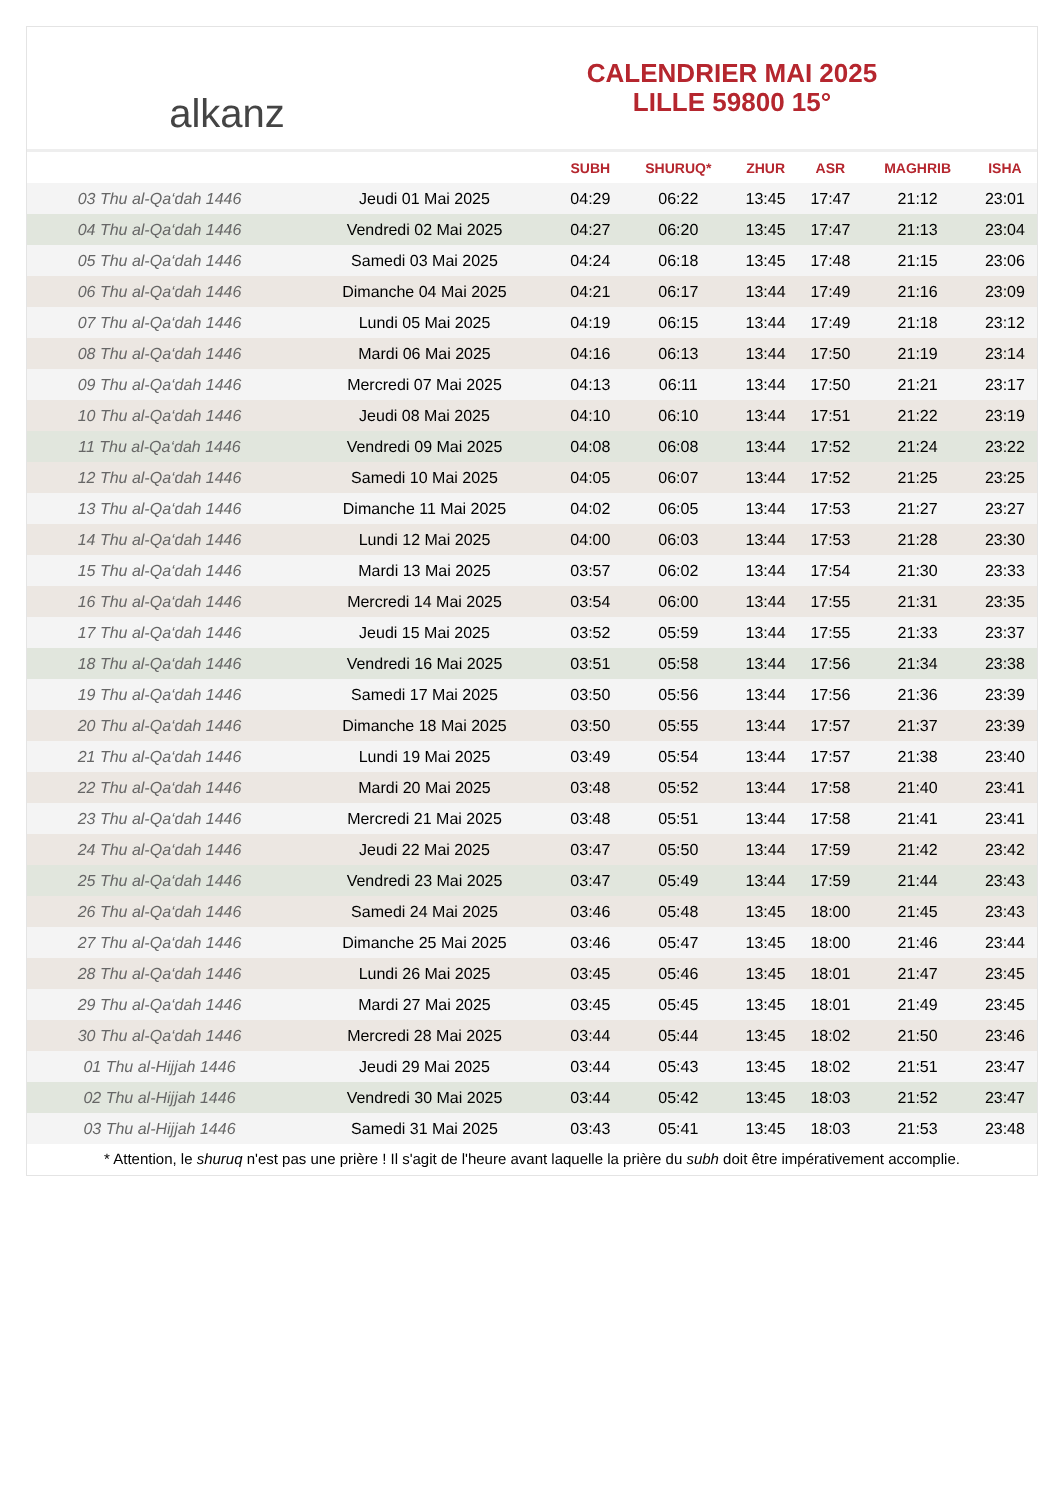alkanz
CALENDRIER MAI 2025
LILLE 59800 15°
| | | SUBH | SHURUQ* | ZHUR | ASR | MAGHRIB | ISHA |
| --- | --- | --- | --- | --- | --- | --- | --- |
| 03 Thu al-Qa‘dah 1446 | Jeudi 01 Mai 2025 | 04:29 | 06:22 | 13:45 | 17:47 | 21:12 | 23:01 |
| 04 Thu al-Qa‘dah 1446 | Vendredi 02 Mai 2025 | 04:27 | 06:20 | 13:45 | 17:47 | 21:13 | 23:04 |
| 05 Thu al-Qa‘dah 1446 | Samedi 03 Mai 2025 | 04:24 | 06:18 | 13:45 | 17:48 | 21:15 | 23:06 |
| 06 Thu al-Qa‘dah 1446 | Dimanche 04 Mai 2025 | 04:21 | 06:17 | 13:44 | 17:49 | 21:16 | 23:09 |
| 07 Thu al-Qa‘dah 1446 | Lundi 05 Mai 2025 | 04:19 | 06:15 | 13:44 | 17:49 | 21:18 | 23:12 |
| 08 Thu al-Qa‘dah 1446 | Mardi 06 Mai 2025 | 04:16 | 06:13 | 13:44 | 17:50 | 21:19 | 23:14 |
| 09 Thu al-Qa‘dah 1446 | Mercredi 07 Mai 2025 | 04:13 | 06:11 | 13:44 | 17:50 | 21:21 | 23:17 |
| 10 Thu al-Qa‘dah 1446 | Jeudi 08 Mai 2025 | 04:10 | 06:10 | 13:44 | 17:51 | 21:22 | 23:19 |
| 11 Thu al-Qa‘dah 1446 | Vendredi 09 Mai 2025 | 04:08 | 06:08 | 13:44 | 17:52 | 21:24 | 23:22 |
| 12 Thu al-Qa‘dah 1446 | Samedi 10 Mai 2025 | 04:05 | 06:07 | 13:44 | 17:52 | 21:25 | 23:25 |
| 13 Thu al-Qa‘dah 1446 | Dimanche 11 Mai 2025 | 04:02 | 06:05 | 13:44 | 17:53 | 21:27 | 23:27 |
| 14 Thu al-Qa‘dah 1446 | Lundi 12 Mai 2025 | 04:00 | 06:03 | 13:44 | 17:53 | 21:28 | 23:30 |
| 15 Thu al-Qa‘dah 1446 | Mardi 13 Mai 2025 | 03:57 | 06:02 | 13:44 | 17:54 | 21:30 | 23:33 |
| 16 Thu al-Qa‘dah 1446 | Mercredi 14 Mai 2025 | 03:54 | 06:00 | 13:44 | 17:55 | 21:31 | 23:35 |
| 17 Thu al-Qa‘dah 1446 | Jeudi 15 Mai 2025 | 03:52 | 05:59 | 13:44 | 17:55 | 21:33 | 23:37 |
| 18 Thu al-Qa‘dah 1446 | Vendredi 16 Mai 2025 | 03:51 | 05:58 | 13:44 | 17:56 | 21:34 | 23:38 |
| 19 Thu al-Qa‘dah 1446 | Samedi 17 Mai 2025 | 03:50 | 05:56 | 13:44 | 17:56 | 21:36 | 23:39 |
| 20 Thu al-Qa‘dah 1446 | Dimanche 18 Mai 2025 | 03:50 | 05:55 | 13:44 | 17:57 | 21:37 | 23:39 |
| 21 Thu al-Qa‘dah 1446 | Lundi 19 Mai 2025 | 03:49 | 05:54 | 13:44 | 17:57 | 21:38 | 23:40 |
| 22 Thu al-Qa‘dah 1446 | Mardi 20 Mai 2025 | 03:48 | 05:52 | 13:44 | 17:58 | 21:40 | 23:41 |
| 23 Thu al-Qa‘dah 1446 | Mercredi 21 Mai 2025 | 03:48 | 05:51 | 13:44 | 17:58 | 21:41 | 23:41 |
| 24 Thu al-Qa‘dah 1446 | Jeudi 22 Mai 2025 | 03:47 | 05:50 | 13:44 | 17:59 | 21:42 | 23:42 |
| 25 Thu al-Qa‘dah 1446 | Vendredi 23 Mai 2025 | 03:47 | 05:49 | 13:44 | 17:59 | 21:44 | 23:43 |
| 26 Thu al-Qa‘dah 1446 | Samedi 24 Mai 2025 | 03:46 | 05:48 | 13:45 | 18:00 | 21:45 | 23:43 |
| 27 Thu al-Qa‘dah 1446 | Dimanche 25 Mai 2025 | 03:46 | 05:47 | 13:45 | 18:00 | 21:46 | 23:44 |
| 28 Thu al-Qa‘dah 1446 | Lundi 26 Mai 2025 | 03:45 | 05:46 | 13:45 | 18:01 | 21:47 | 23:45 |
| 29 Thu al-Qa‘dah 1446 | Mardi 27 Mai 2025 | 03:45 | 05:45 | 13:45 | 18:01 | 21:49 | 23:45 |
| 30 Thu al-Qa‘dah 1446 | Mercredi 28 Mai 2025 | 03:44 | 05:44 | 13:45 | 18:02 | 21:50 | 23:46 |
| 01 Thu al-Hijjah 1446 | Jeudi 29 Mai 2025 | 03:44 | 05:43 | 13:45 | 18:02 | 21:51 | 23:47 |
| 02 Thu al-Hijjah 1446 | Vendredi 30 Mai 2025 | 03:44 | 05:42 | 13:45 | 18:03 | 21:52 | 23:47 |
| 03 Thu al-Hijjah 1446 | Samedi 31 Mai 2025 | 03:43 | 05:41 | 13:45 | 18:03 | 21:53 | 23:48 |
* Attention, le shuruq n'est pas une prière ! Il s'agit de l'heure avant laquelle la prière du subh doit être impérativement accomplie.